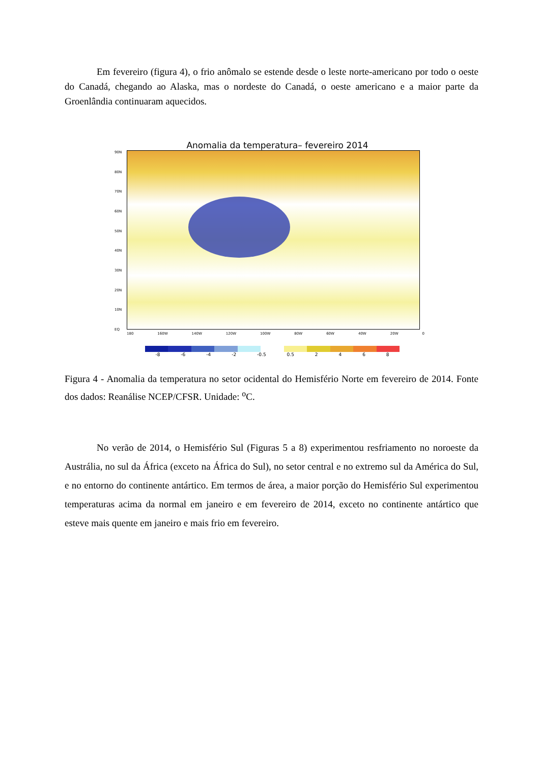Em fevereiro (figura 4), o frio anômalo se estende desde o leste norte-americano por todo o oeste do Canadá, chegando ao Alaska, mas o nordeste do Canadá, o oeste americano e a maior parte da Groenlândia continuaram aquecidos.
Anomalia da temperatura– fevereiro 2014
90N
80N
70N
60N
50N
40N
30N
20N
10N
EQ
180 160W 140W 120W 100W 80W 60W 40W 20W 0
-8 -6 -4 -2 -0.5 0.5 2468
Figura 4 - Anomalia da temperatura no setor ocidental do Hemisfério Norte em fevereiro de 2014. Fonte dos dados: Reanálise NCEP/CFSR. Unidade: <sup>o</sup>C.
No verão de 2014, o Hemisfério Sul (Figuras 5 a 8) experimentou resfriamento no noroeste da Austrália, no sul da África (exceto na África do Sul), no setor central e no extremo sul da América do Sul, e no entorno do continente antártico. Em termos de área, a maior porção do Hemisfério Sul experimentou temperaturas acima da normal em janeiro e em fevereiro de 2014, exceto no continente antártico que esteve mais quente em janeiro e mais frio em fevereiro.